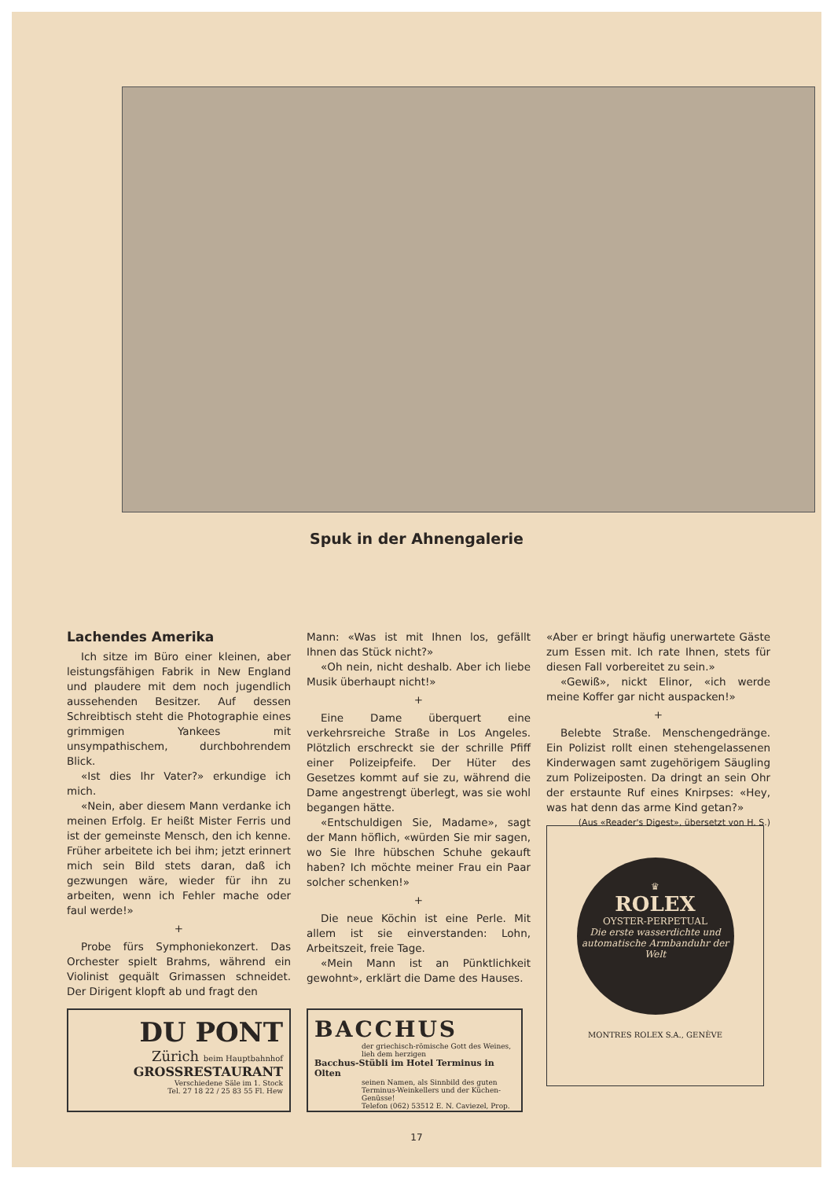Spuk in der Ahnengalerie
Lachendes Amerika
Ich sitze im Büro einer kleinen, aber leistungsfähigen Fabrik in New England und plaudere mit dem noch jugendlich aussehenden Besitzer. Auf dessen Schreibtisch steht die Photographie eines grimmigen Yankees mit unsympathischem, durchbohrendem Blick.
«Ist dies Ihr Vater?» erkundige ich mich.
«Nein, aber diesem Mann verdanke ich meinen Erfolg. Er heißt Mister Ferris und ist der gemeinste Mensch, den ich kenne. Früher arbeitete ich bei ihm; jetzt erinnert mich sein Bild stets daran, daß ich gezwungen wäre, wieder für ihn zu arbeiten, wenn ich Fehler mache oder faul werde!»
+
Probe fürs Symphoniekonzert. Das Orchester spielt Brahms, während ein Violinist gequält Grimassen schneidet. Der Dirigent klopft ab und fragt den
Mann: «Was ist mit Ihnen los, gefällt Ihnen das Stück nicht?»
«Oh nein, nicht deshalb. Aber ich liebe Musik überhaupt nicht!»
+
Eine Dame überquert eine verkehrsreiche Straße in Los Angeles. Plötzlich erschreckt sie der schrille Pfiff einer Polizeipfeife. Der Hüter des Gesetzes kommt auf sie zu, während die Dame angestrengt überlegt, was sie wohl begangen hätte.
«Entschuldigen Sie, Madame», sagt der Mann höflich, «würden Sie mir sagen, wo Sie Ihre hübschen Schuhe gekauft haben? Ich möchte meiner Frau ein Paar solcher schenken!»
+
Die neue Köchin ist eine Perle. Mit allem ist sie einverstanden: Lohn, Arbeitszeit, freie Tage.
«Mein Mann ist an Pünktlichkeit gewohnt», erklärt die Dame des Hauses.
«Aber er bringt häufig unerwartete Gäste zum Essen mit. Ich rate Ihnen, stets für diesen Fall vorbereitet zu sein.»
«Gewiß», nickt Elinor, «ich werde meine Koffer gar nicht auspacken!»
+
Belebte Straße. Menschengedränge. Ein Polizist rollt einen stehengelassenen Kinderwagen samt zugehörigem Säugling zum Polizeiposten. Da dringt an sein Ohr der erstaunte Ruf eines Knirpses: «Hey, was hat denn das arme Kind getan?»
(Aus «Reader's Digest», übersetzt von H. S.)
DU PONT
Zürich beim Hauptbahnhof
GROSSRESTAURANT
Verschiedene Säle im 1. Stock
Tel. 27 18 22 / 25 83 55 Fl. Hew
BACCHUS
der griechisch-römische Gott des Weines, lieh dem herzigen
Bacchus-Stübli im Hotel Terminus in Olten
seinen Namen, als Sinnbild des guten Terminus-Weinkellers und der Küchen-Genüsse!
Telefon (062) 53512 E. N. Caviezel, Prop.
♛
ROLEX
OYSTER-PERPETUAL
Die erste wasserdichte und automatische Armbanduhr der Welt
MONTRES ROLEX S.A., GENÈVE
17